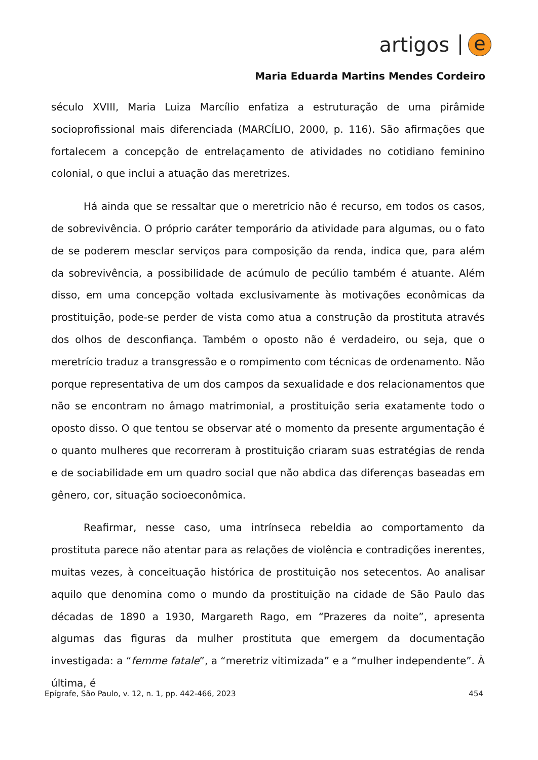artigos
e
Maria Eduarda Martins Mendes Cordeiro
século XVIII, Maria Luiza Marcílio enfatiza a estruturação de uma pirâmide socioprofissional mais diferenciada (MARCÍLIO, 2000, p. 116). São afirmações que fortalecem a concepção de entrelaçamento de atividades no cotidiano feminino colonial, o que inclui a atuação das meretrizes.
Há ainda que se ressaltar que o meretrício não é recurso, em todos os casos, de sobrevivência. O próprio caráter temporário da atividade para algumas, ou o fato de se poderem mesclar serviços para composição da renda, indica que, para além da sobrevivência, a possibilidade de acúmulo de pecúlio também é atuante. Além disso, em uma concepção voltada exclusivamente às motivações econômicas da prostituição, pode-se perder de vista como atua a construção da prostituta através dos olhos de desconfiança. Também o oposto não é verdadeiro, ou seja, que o meretrício traduz a transgressão e o rompimento com técnicas de ordenamento. Não porque representativa de um dos campos da sexualidade e dos relacionamentos que não se encontram no âmago matrimonial, a prostituição seria exatamente todo o oposto disso. O que tentou se observar até o momento da presente argumentação é o quanto mulheres que recorreram à prostituição criaram suas estratégias de renda e de sociabilidade em um quadro social que não abdica das diferenças baseadas em gênero, cor, situação socioeconômica.
Reafirmar, nesse caso, uma intrínseca rebeldia ao comportamento da prostituta parece não atentar para as relações de violência e contradições inerentes, muitas vezes, à conceituação histórica de prostituição nos setecentos. Ao analisar aquilo que denomina como o mundo da prostituição na cidade de São Paulo das décadas de 1890 a 1930, Margareth Rago, em “Prazeres da noite”, apresenta algumas das figuras da mulher prostituta que emergem da documentação investigada: a “femme fatale”, a “meretriz vitimizada” e a “mulher independente”. À última, é
Epígrafe, São Paulo, v. 12, n. 1, pp. 442-466, 2023 454